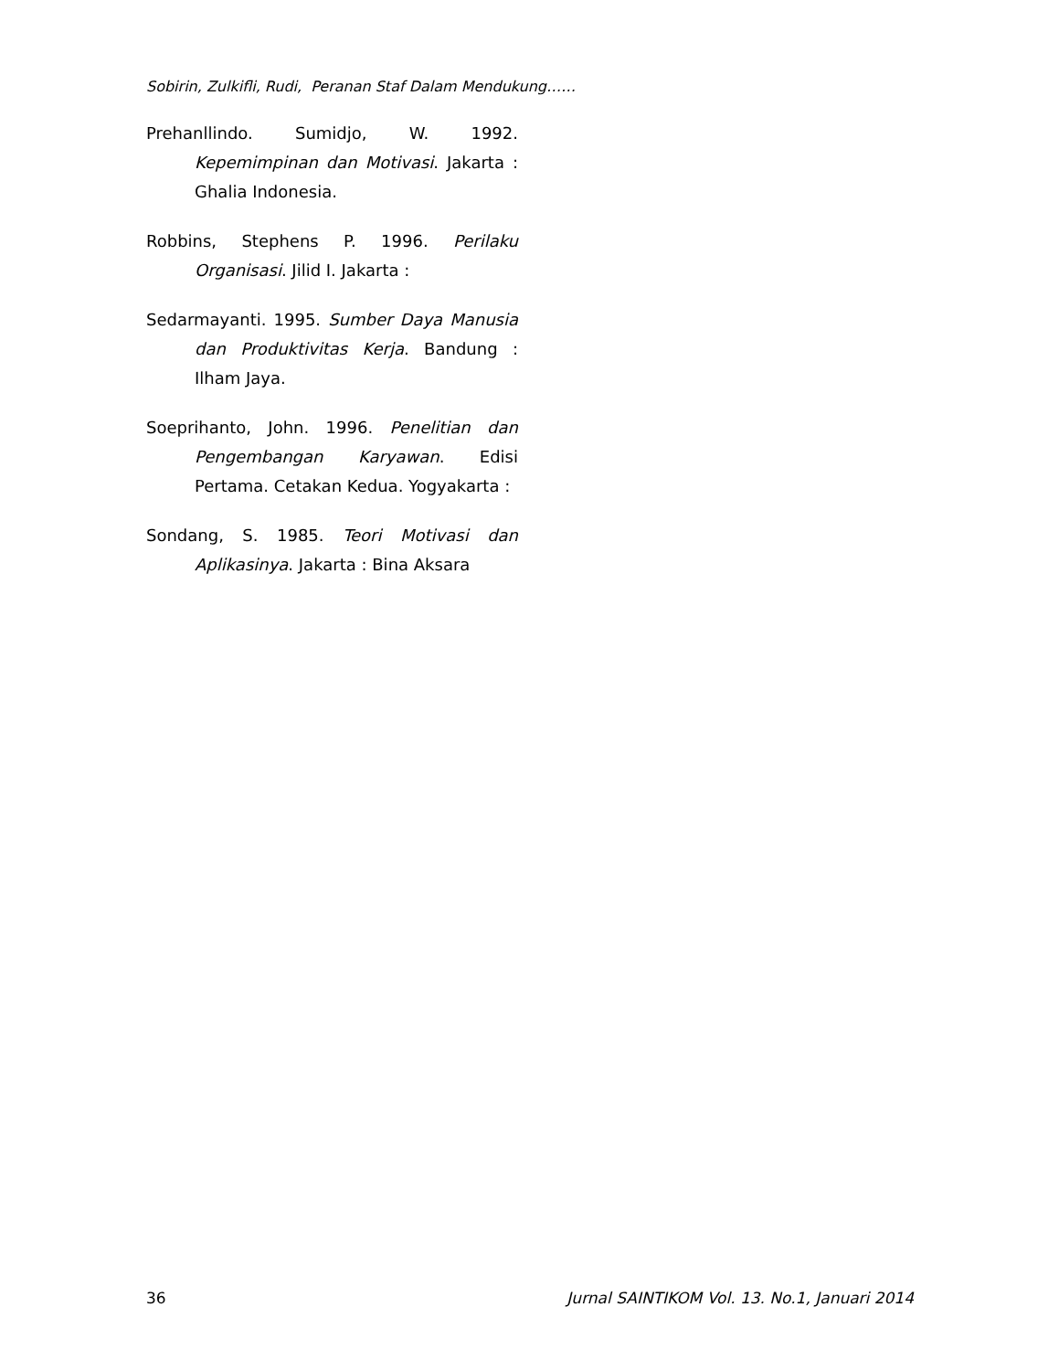Sobirin, Zulkifli, Rudi, Peranan Staf Dalam Mendukung……
Prehanllindo. Sumidjo, W. 1992. Kepemimpinan dan Motivasi. Jakarta : Ghalia Indonesia.
Robbins, Stephens P. 1996. Perilaku Organisasi. Jilid I. Jakarta :
Sedarmayanti. 1995. Sumber Daya Manusia dan Produktivitas Kerja. Bandung : Ilham Jaya.
Soeprihanto, John. 1996. Penelitian dan Pengembangan Karyawan. Edisi Pertama. Cetakan Kedua. Yogyakarta :
Sondang, S. 1985. Teori Motivasi dan Aplikasinya. Jakarta : Bina Aksara
36 Jurnal SAINTIKOM Vol. 13. No.1, Januari 2014